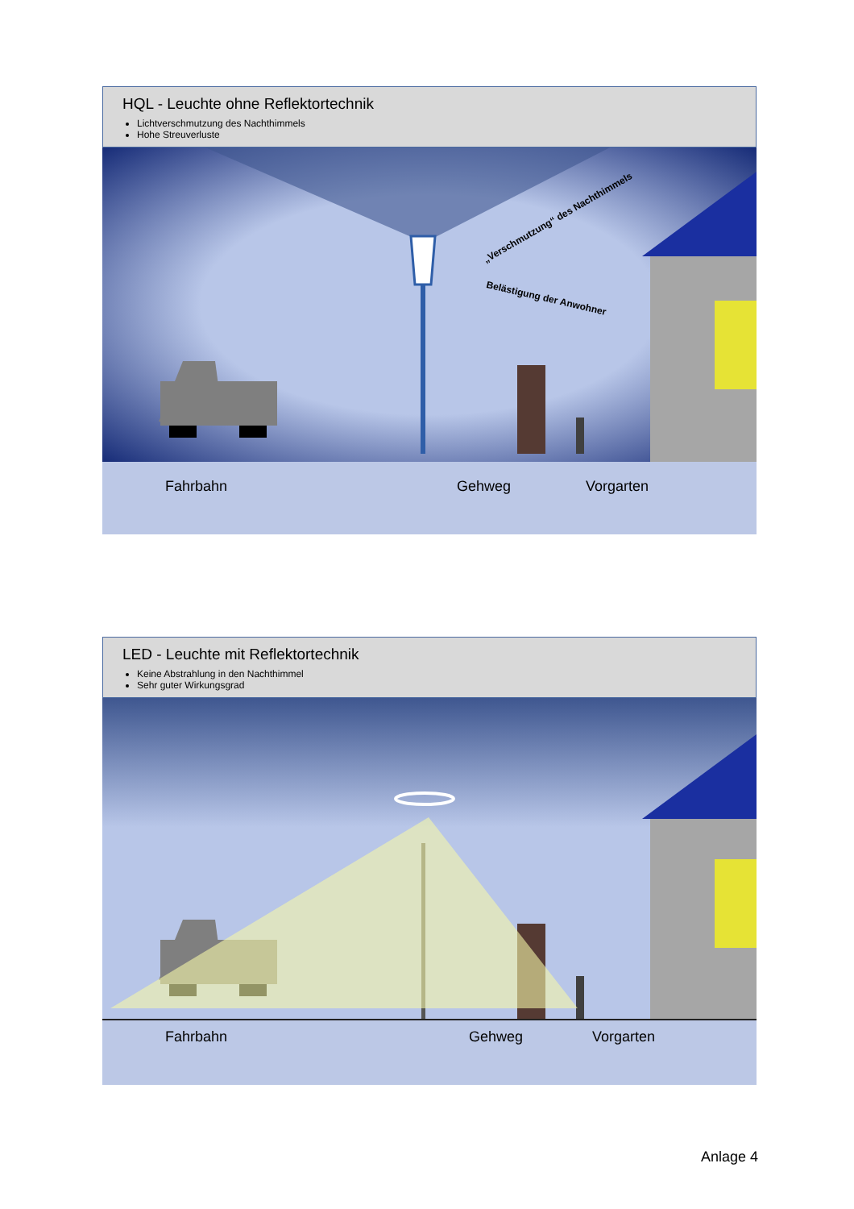HQL - Leuchte ohne Reflektortechnik
Lichtverschmutzung des Nachthimmels
Hohe Streuverluste
„Verschmutzung“ des Nachthimmels
Belästigung der Anwohner
Fahrbahn Gehweg Vorgarten
LED - Leuchte mit Reflektortechnik
Keine Abstrahlung in den Nachthimmel
Sehr guter Wirkungsgrad
Fahrbahn Gehweg Vorgarten
Anlage 4